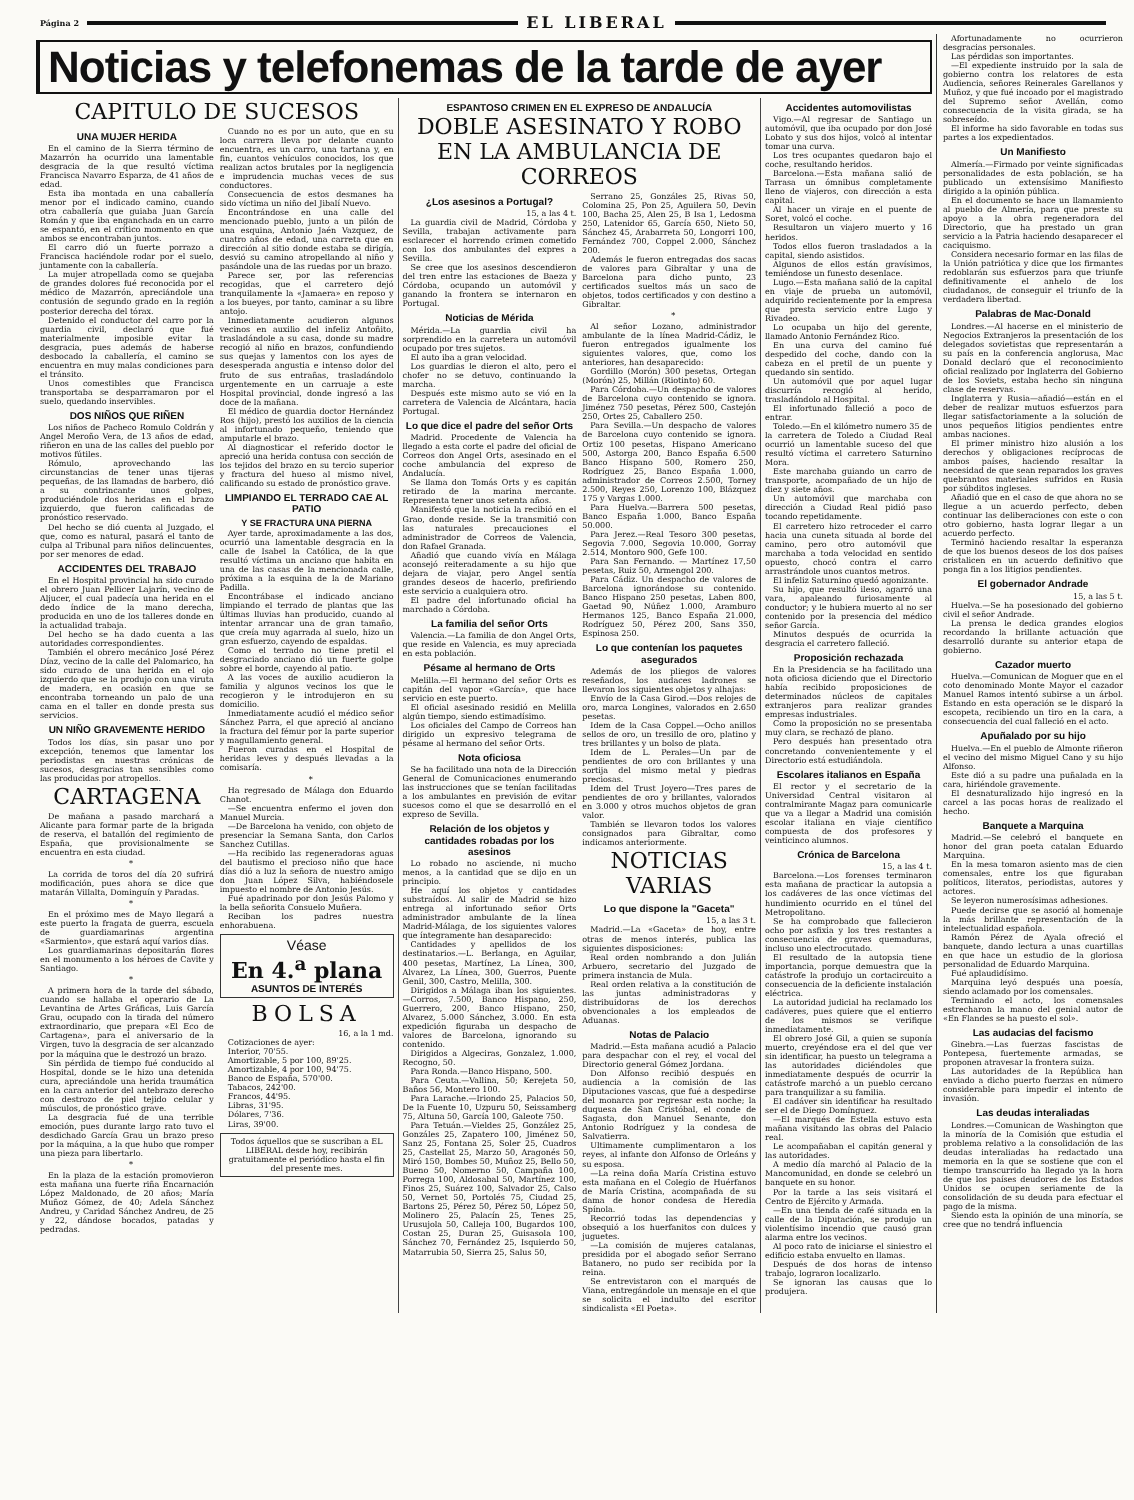Página 2 EL LIBERAL
Noticias y telefonemas de la tarde de ayer
CAPITULO DE SUCESOS
UNA MUJER HERIDA
En el camino de la Sierra término de Mazarrón ha ocurrido una lamentable desgracia de la que resultó víctima Francisca Navarro Esparza, de 41 años de edad.
Esta iba montada en una caballería menor por el indicado camino, cuando otra caballería que guiaba Juan García Román y que iba enganchada en un carro se espantó, en el crítico momento en que ambos se encontraban juntos.
El carro dió un fuerte porrazo a Francisca haciéndole rodar por el suelo, juntamente con la caballería.
La mujer atropellada como se quejaba de grandes dolores fué reconocida por el médico de Mazarrón, apreciándole una contusión de segundo grado en la región posterior derecha del tórax.
Detenido el conductor del carro por la guardia civil, declaró que fué materialmente imposible evitar la desgracia, pues además de haberse desbocado la caballería, el camino se encuentra en muy malas condiciones para el tránsito.
Unos comestibles que Francisca transportaba se desparramaron por el suelo, quedando inservibles.
DOS NIÑOS QUE RIÑEN
Los niños de Pacheco Romulo Coldrán y Angel Meroño Vera, de 13 años de edad, riñeron en una de las calles del pueblo por motivos fútiles.
Rómulo, aprovechando las circunstancias de tener unas tijeras pequeñas, de las llamadas de barbero, dió a su contrincante unos golpes, produciéndole dos heridas en el brazo izquierdo, que fueron calificadas de pronóstico reservado.
Del hecho se dió cuenta al Juzgado, el que, como es natural, pasará el tanto de culpa al Tribunal para niños delincuentes, por ser menores de edad.
ACCIDENTES DEL TRABAJO
En el Hospital provincial ha sido curado el obrero Juan Pellicer Lajarín, vecino de Aljucer, el cual padecía una herida en el dedo índice de la mano derecha, producida en uno de los talleres donde en la actualidad trabaja.
Del hecho se ha dado cuenta a las autoridades correspondientes.
También el obrero mecánico José Pérez Díaz, vecino de la calle del Palomarico, ha sido curado de una herida en el ojo izquierdo que se la produjo con una viruta de madera, en ocasión en que se encontraba torneando un palo de una cama en el taller en donde presta sus servicios.
UN NIÑO GRAVEMENTE HERIDO
Todos los días, sin pasar uno por excepción, tenemos que lamentar los periodistas en nuestras crónicas de sucesos, desgracias tan sensibles como las producidas por atropellos.
CARTAGENA
De mañana a pasado marchará a Alicante para formar parte de la brigada de reserva, el batallón del regimiento de España, que provisionalmente se encuentra en esta ciudad.
*
La corrida de toros del día 20 sufrirá modificación, pues ahora se dice que matarán Villalta, Dominguín y Paradas.
*
En el próximo mes de Mayo llegará a este puerto la fragata de guerra, escuela de guardiamarinas argentina «Sarmiento», que estará aquí varios días.
Los guardiamarinas depositarán flores en el monumento a los héroes de Cavite y Santiago.
*
A primera hora de la tarde del sábado, cuando se hallaba el operario de La Levantina de Artes Gráficas, Luis García Grau, ocupado con la tirada del número extraordinario, que prepara «El Eco de Cartagena», para el aniversario de la Virgen, tuvo la desgracia de ser alcanzado por la máquina que le destrozó un brazo.
Sin pérdida de tiempo fué conducido al Hospital, donde se le hizo una detenida cura, apreciándole una herida traumática en la cara anterior del antebrazo derecho con destrozo de piel tejido celular y músculos, de pronóstico grave.
La desgracia fué de una terrible emoción, pues durante largo rato tuvo el desdichado García Grau un brazo preso por la máquina, a la que hubo que romper una pieza para libertarlo.
*
En la plaza de la estación promovieron esta mañana una fuerte riña Encarnación López Maldonado, de 20 años; María Muñoz Gómez, de 40; Adela Sánchez Andreu, y Caridad Sánchez Andreu, de 25 y 22, dándose bocados, patadas y pedradas.
Cuando no es por un auto, que en su loca carrera lleva por delante cuanto encuentra, es un carro, una tartana y, en fin, cuantos vehículos conocidos, los que realizan actos brutales por la negligencia e imprudencia muchas veces de sus conductores.
Consecuencia de estos desmanes ha sido víctima un niño del Jibalí Nuevo.
Encontrándose en una calle del mencionado pueblo, junto a un pilón de una esquina, Antonio Jaén Vazquez, de cuatro años de edad, una carreta que en dirección al sitio donde estaba se dirigía, desvió su camino atropellando al niño y pasándole una de las ruedas por un brazo.
Parece ser, por las referencias recogidas, que el carretero dejó tranquilamente la «Jamaera» en reposo y a los bueyes, por tanto, caminar a su libre antojo.
Inmediatamente acudieron algunos vecinos en auxilio del infeliz Antoñito, trasladándole a su casa, donde su madre recogió al niño en brazos, confundiendo sus quejas y lamentos con los ayes de desesperada angustia e intenso dolor del fruto de sus entrañas, trasladándolo urgentemente en un carruaje a este Hospital provincial, donde ingresó a las doce de la mañana.
El médico de guardia doctor Hernández Ros (hijo), prestó los auxilios de la ciencia al infortunado pequeño, teniendo que amputarle el brazo.
Al diagnosticar el referido doctor le apreció una herida contusa con sección de los tejidos del brazo en su tercio superior y fractura del hueso al mismo nivel, calificando su estado de pronóstico grave.
LIMPIANDO EL TERRADO CAE AL PATIO
Y SE FRACTURA UNA PIERNA
Ayer tarde, aproximadamente a las dos, ocurrió una lamentable desgracia en la calle de Isabel la Católica, de la que resultó víctima un anciano que habita en una de las casas de la mencionada calle, próxima a la esquina de la de Mariano Padilla.
Encontrábase el indicado anciano limpiando el terrado de plantas que las últimas lluvias han producido, cuando al intentar arrancar una de gran tamaño, que creía muy agarrada al suelo, hizo un gran esfuerzo, cayendo de espaldas.
Como el terrado no tiene pretil el desgraciado anciano dió un fuerte golpe sobre el borde, cayendo al patio.
A las voces de auxilio acudieron la familia y algunos vecinos los que le recogieron y le introdujeron en su domicilio.
Inmediatamente acudió el médico señor Sánchez Parra, el que apreció al anciano la fractura del fémur por la parte superior y magullamiento general.
Fueron curadas en el Hospital de heridas leves y después llevadas a la comisaría.
*
Ha regresado de Málaga don Eduardo Chanot.
—Se encuentra enfermo el joven don Manuel Murcia.
—De Barcelona ha venido, con objeto de presenciar la Semana Santa, don Carlos Sanchez Cutillas.
—Ha recibido las regeneradoras aguas del bautismo el precioso niño que hace días dió a luz la señora de nuestro amigo don Juan López Silva, habiéndosele impuesto el nombre de Antonio Jesús.
Fué apadrinado por don Jesús Palomo y la bella señorita Consuelo Muñera.
Reciban los padres nuestra enhorabuena.
Véase
En 4.<sup>a</sup> plana
ASUNTOS DE INTERÉS
BOLSA
16, a la 1 md.
Cotizaciones de ayer:
Interior, 70'55.
Amortizable, 5 por 100, 89'25.
Amortizable, 4 por 100, 94'75.
Banco de España, 570'00.
Tabacos, 242'00.
Francos, 44'95.
Libras, 31'95.
Dólares, 7'36.
Liras, 39'00.
Todos áquellos que se suscriban a EL LIBERAL desde hoy, recibirán gratuitamente el periódico hasta el fin del presente mes.
ESPANTOSO CRIMEN EN EL EXPRESO DE ANDALUCÍA
DOBLE ASESINATO Y ROBO EN LA AMBULANCIA DE CORREOS
¿Los asesinos a Portugal?
15, a las 4 t.
La guardia civil de Madrid, Córdoba y Sevilla, trabajan activamente para esclarecer el horrendo crimen cometido con los dos ambulantes del expres a Sevilla.
Se cree que los asesinos descendieron del tren entre las estaciones de Baeza y Córdoba, ocupando un automóvil y ganando la frontera se internaron en Portugal.
Noticias de Mérida
Mérida.—La guardia civil ha sorprendido en la carretera un automóvil ocupado por tres sujetos.
El auto iba a gran velocidad.
Los guardias le dieron el alto, pero el chofer no se detuvo, continuando la marcha.
Después este mismo auto se vió en la carretera de Valencia de Alcántara, hacia Portugal.
Lo que dice el padre del señor Orts
Madrid. Procedente de Valencia ha llegado a esta corte el padre del oficial de Correos don Angel Orts, asesinado en el coche ambulancia del expreso de Andalucía.
Se llama don Tomás Orts y es capitán retirado de la marina mercante. Representa tener unos setenta años.
Manifestó que la noticia la recibió en el Grao, donde reside. Se la transmitió con las naturales precauciones el administrador de Correos de Valencia, don Rafael Granada.
Añadió que cuando vivía en Málaga aconsejó reiteradamente a su hijo que dejara de viajar, pero Angel sentía grandes deseos de hacerlo, prefiriendo este servicio a cualquiera otro.
El padre del infortunado oficial ha marchado a Córdoba.
La familia del señor Orts
Valencia.—La familia de don Angel Orts, que reside en Valencia, es muy apreciada en esta población.
Pésame al hermano de Orts
Melilla.—El hermano del señor Orts es capitán del vapor «García», que hace servicio en este puerto.
El oficial asesinado residió en Melilla algún tiempo, siendo estimadísimo.
Los oficiales del Campo de Correos han dirigido un expresivo telegrama de pésame al hermano del señor Orts.
Nota oficiosa
Se ha facilitado una nota de la Dirección General de Comunicaciones enumerando las instrucciones que se tenían facilitadas a los ambulantes en previsión de evitar sucesos como el que se desarrolló en el expreso de Sevilla.
Relación de los objetos y cantidades robadas por los asesinos
Lo robado no asciende, ni mucho menos, a la cantidad que se dijo en un principio.
He aquí los objetos y cantidades substraídos. Al salir de Madrid se hizo entrega al infortunado señor Orts administrador ambulante de la línea Madrid-Málaga, de los siguientes valores que íntegramente han desaparecido:
Cantidades y apellidos de los destinatarios.—L. Berlanga, en Aguilar, 400 pesetas, Martínez, La Línea, 300, Alvarez, La Línea, 300, Guerros, Puente Genil, 300, Castro, Melilla, 300.
Dirigidos a Málaga iban los siguientes.—Corros, 7.500, Banco Hispano, 250, Guerrero, 200, Banco Hispano, 250, Alvarez, 5.000 Sánchez, 3.000. En esta expedición figuraba un despacho de valores de Barcelona, ignorando su contenido.
Dirigidos a Algeciras, Gonzalez, 1.000, Recogno, 50.
Para Ronda.—Banco Hispano, 500.
Para Ceuta.—Vallina, 50; Kerejeta 50, Baños 56, Montero 100.
Para Larache.—Iriondo 25, Palacios 50, De la Fuente 10, Uzpuru 50, Seissamberg 75, Altuna 50, García 100, Galeote 750.
Para Tetuán.—Vieldes 25, González 25, Gonzáles 25, Zapatero 100, Jiménez 50, Sanz 25, Fontana 25, Soler 25, Cuadros 25, Castellat 25, Marzo 50, Aragonés 50, Miró 150, Bombes 50, Muñoz 25, Bello 50, Bueno 50, Nomerno 50, Campaña 100, Porrega 100, Aldosabal 50, Martínez 100, Finos 25, Suárez 100, Salvador 25, Calso 50, Vernet 50, Portolés 75, Ciudad 25, Bartons 25, Pérez 50, Pérez 50, López 50, Molinero 25, Palacín 25, Tenes 25, Urusujola 50, Calleja 100, Bugardos 100, Costan 25, Duran 25, Guisasola 100, Sánchez 70, Fernández 25, Isquierdo 50, Matarrubia 50, Sierra 25, Salus 50,
Serrano 25, Gonzáles 25, Rivas 50, Colomina 25, Pon 25, Aguilera 50, Devin 100, Bacha 25, Alen 25, B Isa 1, Ledosma 250, Latenidor 65, García 650, Nieto 50, Sánchez 45, Arabarreta 50, Longorri 100, Fernández 700, Coppel 2.000, Sánchez 200.
Además le fueron entregadas dos sacas de valores para Gibraltar y una de Barcelona para dicho punto, 23 certificados sueltos más un saco de objetos, todos certificados y con destino a Gibraltar.
*
Al señor Lozano, administrador ambulante de la línea Madrid-Cádiz, le fueron entregados igualmente los siguientes valores, que, como los anteriores, han desaparecido:
Gordillo (Morón) 300 pesetas, Ortegan (Morón) 25, Millán (Riotinto) 60.
Para Córdoba.—Un despacho de valores de Barcelona cuyo contenido se ignora. Jiménez 750 pesetas, Pérez 500, Castejón 250, Ortes 25, Caballero 250.
Para Sevilla.—Un despacho de valores de Barcelona cuyo contenido se ignora. Ortiz 100 pesetas, Hispano Americano 500, Astorga 200, Banco España 6.500 Banco Hispano 500, Romero 250, Rodríguez 25, Banco España 1.000, administrador de Correos 2.500, Torney 2.500, Reyes 250, Lorenzo 100, Blázquez 175 y Vargas 1.000.
Para Huelva.—Barrera 500 pesetas, Banco España 1.000, Banco España 50.000.
Para Jerez.—Real Tesoro 300 pesetas, Segovia 7.000, Segovia 10.000, Gorray 2.514, Montoro 900, Gefe 100.
Para San Fernando. — Martínez 17,50 pesetas, Ruiz 50, Armengol 200.
Para Cádiz. Un despacho de valores de Barcelona ignorándose su contenido. Banco Hispano 250 pesetas, Laben 800, Gaetad 90, Núñez 1.000, Aramburo Hermanos 125, Banco España 21.000, Rodríguez 50, Pérez 200, Sans 350, Espinosa 250.
Lo que contenían los paquetes asegurados
Además de los pliegos de valores reseñados, los audaces ladrones se llevaron los siguientes objetos y alhajas:
Envío de la Casa Girod.—Dos relojes de oro, marca Longines, valorados en 2.650 pesetas.
Idem de la Casa Coppel.—Ocho anillos sellos de oro, un tresillo de oro, platino y tres brillantes y un bolso de plata.
Idem de L. Perales—Un par de pendientes de oro con brillantes y una sortija del mismo metal y piedras preciosas.
Idem del Trust Joyero—Tres pares de pendientes de oro y brillantes, valorados en 3.000 y otros muchos objetos de gran valor.
También se llevaron todos los valores consignados para Gibraltar, como indicamos anteriormente.
NOTICIAS VARIAS
Lo que dispone la "Gaceta"
15, a las 3 t.
Madrid.—La «Gaceta» de hoy, entre otras de menos interés, publica las siguientes disposiciones:
Real orden nombrando a don Julián Arbuero, secretario del Juzgado de primera instancia de Mula.
Real orden relativa a la constitución de las juntas administradoras y distribuidoras de los derechos obvencionales a los empleados de Aduanas.
Notas de Palacio
Madrid.—Esta mañana acudió a Palacio para despachar con el rey, el vocal del Directorio general Gómez Jordana.
Don Alfonso recibió después en audiencia a la comisión de las Diputaciones vascas, que fué a despedirse del monarca por regresar esta noche; la duquesa de San Cristóbal, el conde de Sagasta, don Manuel Senante, don Antonio Rodríguez y la condesa de Salvatierra.
Ultimamente cumplimentaron a los reyes, al infante don Alfonso de Orleáns y su esposa.
—La reina doña María Cristina estuvo esta mañana en el Colegio de Huérfanos de María Cristina, acompañada de su dama de honor condesa de Heredia Spínola.
Recorrió todas las dependencias y obsequió a los huerfanitos con dulces y juguetes.
—La comisión de mujeres catalanas, presidida por el abogado señor Serrano Batanero, no pudo ser recibida por la reina.
Se entrevistaron con el marqués de Viana, entregándole un mensaje en el que se solicita el indulto del escritor sindicalista «El Poeta».
Accidentes automovilistas
Vigo.—Al regresar de Santiago un automóvil, que iba ocupado por don José Lobato y sus dos hijos, volcó al intentar tomar una curva.
Los tres ocupantes quedaron bajo el coche, resultando heridos.
Barcelona.—Esta mañana salió de Tarrasa un ómnibus completamente lleno de viajeros, con dirección a esta capital.
Al hacer un viraje en el puente de Soret, volcó el coche.
Resultaron un viajero muerto y 16 heridos.
Todos ellos fueron trasladados a la capital, siendo asistidos.
Algunos de ellos están gravísimos, temiéndose un funesto desenlace.
Lugo.—Esta mañana salió de la capital en viaje de prueba un automóvil, adquirido recientemente por la empresa que presta servicio entre Lugo y Rivadeo.
Lo ocupaba un hijo del gerente, llamado Antonio Fernández Rico.
En una curva del camino fué despedido del coche, dando con la cabeza en el pretil de un puente y quedando sin sentido.
Un automóvil que por aquel lugar discurría recogió al herido, trasladándolo al Hospital.
El infortunado falleció a poco de entrar.
Toledo.—En el kilómetro numero 35 de la carretera de Toledo a Ciudad Real ocurrió un lamentable suceso del que resultó víctima el carretero Saturnino Mora.
Este marchaba guiando un carro de transporte, acompañado de un hijo de diez y siete años.
Un automóvil que marchaba con dirección a Ciudad Real pidió paso tocando repetidamente.
El carretero hizo retroceder el carro hacia una cuneta situada al borde del camino, pero otro automóvil que marchaba a toda velocidad en sentido opuesto, chocó contra el carro arrastrándole unos cuantos metros.
El infeliz Saturnino quedó agonizante.
Su hijo, que resultó ileso, agarró una vara, apaleando furiosamente al conductor; y le hubiera muerto al no ser contenido por la presencia del médico señor García.
Minutos después de ocurrida la desgracia el carretero falleció.
Proposición rechazada
En la Presidencia se ha facilitado una nota oficiosa diciendo que el Directorio había recibido proposiciones de determinados núcleos de capitales extranjeros para realizar grandes empresas industriales.
Como la proposición no se presentaba muy clara, se rechazó de plano.
Pero después han presentado otra concretando convenientemente y el Directorio está estudiándola.
Escolares italianos en España
El rector y el secretario de la Universidad Central visitaron al contralmirante Magaz para comunicarle que va a llegar a Madrid una comisión escolar italiana en viaje científico compuesta de dos profesores y veinticinco alumnos.
Crónica de Barcelona
15, a las 4 t.
Barcelona.—Los forenses terminaron esta mañana de practicar la autopsia a los cadáveres de las once víctimas del hundimiento ocurrido en el túnel del Metropolitano.
Se ha comprobado que fallecieron ocho por asfixia y los tres restantes a consecuencia de graves quemaduras, incluso uno electrocutado.
El resultado de la autopsia tiene importancia, porque demuestra que la catástrofe la produjo un cortacircuito a consecuencia de la deficiente instalación eléctrica.
La autoridad judicial ha reclamado los cadáveres, pues quiere que el entierro de los mismos se verifique inmediatamente.
El obrero José Gil, a quien se suponía muerto, creyéndose era el del que ver sin identificar, ha puesto un telegrama a las autoridades diciéndoles que inmediatamente después de ocurrir la catástrofe marchó a un pueblo cercano para tranquilizar a su familia.
El cadáver sin identificar ha resultado ser el de Diego Domínguez.
—El marqués de Estella estuvo esta mañana visitando las obras del Palacio real.
Le acompañaban el capitán general y las autoridades.
A medio día marchó al Palacio de la Mancomunidad, en donde se celebró un banquete en su honor.
Por la tarde a las seis visitará el Centro de Ejército y Armada.
—En una tienda de café situada en la calle de la Diputación, se produjo un violentísimo incendio que causó gran alarma entre los vecinos.
Al poco rato de iniciarse el siniestro el edificio estaba envuelto en llamas.
Después de dos horas de intenso trabajo, lograron localizarlo.
Se ignoran las causas que lo produjera.
Afortunadamente no ocurrieron desgracias personales.
Las pérdidas son importantes.
—El expediente instruido por la sala de gobierno contra los relatores de esta Audiencia, señores Reinerales Garellanos y Muñoz, y que fué incoado por el magistrado del Supremo señor Avellán, como consecuencia de la visita girada, se ha sobreseído.
El informe ha sido favorable en todas sus partes a los expedientados.
Un Manifiesto
Almería.—Firmado por veinte significadas personalidades de esta población, se ha publicado un extensísimo Manifiesto dirigido a la opinión pública.
En el documento se hace un llamamiento al pueblo de Almería, para que preste su apoyo a la obra regeneradora del Directorio, que ha prestado un gran servicio a la Patria haciendo desaparecer el caciquismo.
Considera necesario formar en las filas de la Unión patriótica y dice que los firmantes redoblarán sus esfuerzos para que triunfe definitivamente el anhelo de los ciudadanos, de conseguir el triunfo de la verdadera libertad.
Palabras de Mac-Donald
Londres.—Al hacerse en el ministerio de Negocios Extranjeros la presentación de los delegados sovietistas que representarán a su país en la conferencia anglorusa, Mac Donald declaró que el reconocimiento oficial realizado por Inglaterra del Gobierno de los Soviets, estaba hecho sin ninguna clase de reservas.
Inglaterra y Rusia—añadió—están en el deber de realizar mutuos esfuerzos para llegar satisfactoriamente a la solución de unos pequeños litigios pendientes entre ambas naciones.
El primer ministro hizo alusión a los derechos y obligaciones recíprocas de ambos países, haciendo resaltar la necesidad de que sean reparados los graves quebrantos materiales sufridos en Rusia por súbditos ingleses.
Añadió que en el caso de que ahora no se llegue a un acuerdo perfecto, deben continuar las deliberaciones con este o con otro gobierno, hasta lograr llegar a un acuerdo perfecto.
Terminó haciendo resaltar la esperanza de que los buenos deseos de los dos países cristalicen en un acuerdo definitivo que ponga fin a los litigios pendientes.
El gobernador Andrade
15, a las 5 t.
Huelva.—Se ha posesionado del gobierno civil el señor Andrade.
La prensa le dedica grandes elogios recordando la brillante actuación que desarrolló durante su anterior etapa de gobierno.
Cazador muerto
Huelva.—Comunican de Moguer que en el coto denominado Monte Mayor el cazador Manuel Ramos intentó subirse a un árbol. Estando en esta operación se le disparó la escopeta, recibiendo un tiro en la cara, a consecuencia del cual falleció en el acto.
Apuñalado por su hijo
Huelva.—En el pueblo de Almonte riñeron el vecino del mismo Miguel Cano y su hijo Alfonso.
Este dió a su padre una puñalada en la cara, hiriéndole gravemente.
El desnaturalizado hijo ingresó en la carcel a las pocas horas de realizado el hecho.
Banquete a Marquina
Madrid.—Se celebró el banquete en honor del gran poeta catalan Eduardo Marquina.
En la mesa tomaron asiento mas de cien comensales, entre los que figuraban políticos, literatos, periodistas, autores y actores.
Se leyeron numerosísimas adhesiones.
Puede decirse que se asoció al homenaje la más brillante representación de la intelectualidad española.
Ramón Pérez de Ayala ofreció el banquete, dando lectura a unas cuartillas en que hace un estudio de la gloriosa personalidad de Eduardo Marquina.
Fué aplaudidísimo.
Marquina leyó después una poesía, siendo aclamado por los comensales.
Terminado el acto, los comensales estrecharon la mano del genial autor de «En Flandes se ha puesto el sol».
Las audacias del facismo
Ginebra.—Las fuerzas fascistas de Pontepesa, fuertemente armadas, se proponen atravesar la frontera suiza.
Las autoridades de la República han enviado a dicho puerto fuerzas en número considerable para impedir el intento de invasión.
Las deudas interaliadas
Londres.—Comunican de Washington que la minoría de la Comisión que estudia el problema relativo a la consolidación de las deudas interaliadas ha redactado una memoria en la que se sostiene que con el tiempo transcurrido ha llegado ya la hora de que los países deudores de los Estados Unidos se ocupen seriamente de la consolidación de su deuda para efectuar el pago de la misma.
Siendo esta la opinión de una minoría, se cree que no tendrá influencia